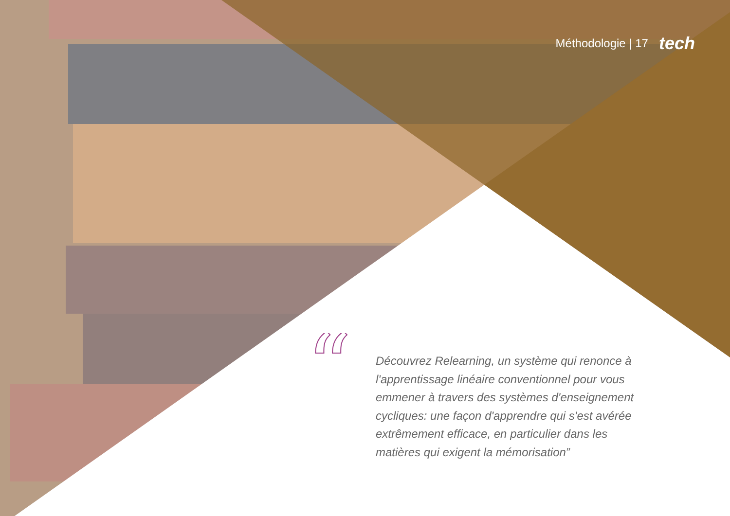Méthodologie | 17 tech
“
Découvrez Relearning, un système qui renonce à l'apprentissage linéaire conventionnel pour vous emmener à travers des systèmes d'enseignement cycliques: une façon d'apprendre qui s'est avérée extrêmement efficace, en particulier dans les matières qui exigent la mémorisation”